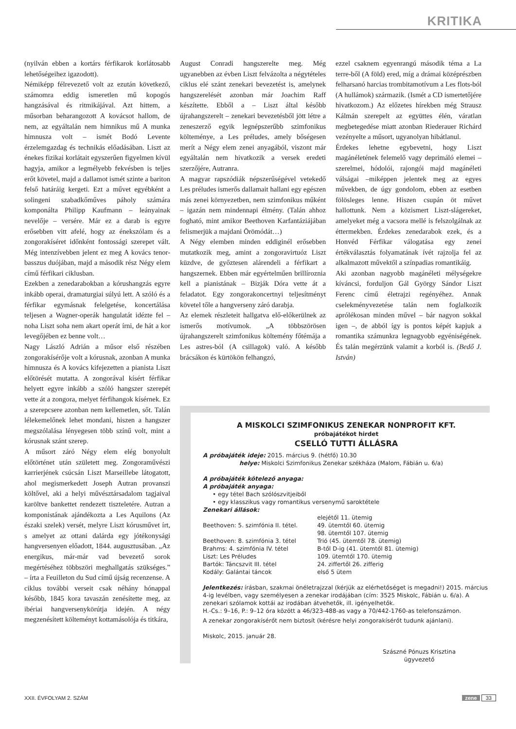KRITIKA
(nyilván ebben a kortárs férfikarok korlátosabb lehetőségeihez igazodott).
Némiképp félrevezető volt az ezután következő, számomra eddig ismeretlen mű kopogós hangzásával és ritmikájával. Azt hittem, a műsorban beharangozott A kovácsot hallom, de nem, az egyáltalán nem himnikus mű A munka himnusza volt – ismét Bodó Levente érzelemgazdag és technikás előadásában. Liszt az énekes fizikai korlátait egyszerűen figyelmen kívül hagyja, amikor a legmélyebb fekvésben is teljes erőt követel, majd a dallamot ismét szinte a bariton felső határáig kergeti. Ezt a művet egyébként a solingeni szabadkőműves páholy számára komponálta Philipp Kaufmann – leányainak nevelője – versére. Már ez a darab is egyre erősebben vitt afelé, hogy az énekszólam és a zongorakíséret időnként fontossági szerepet vált. Még intenzívebben jelent ez meg A kovács tenor-basszus duójában, majd a második rész Négy elem című férfikari ciklusban.
Ezekben a zenedarabokban a kórushangzás egyre inkább operai, dramaturgiai súlyú lett. A szóló és a férfikar egymásnak felelgetése, koncertálása teljesen a Wagner-operák hangulatát idézte fel – noha Liszt soha nem akart operát írni, de hát a kor levegőjében ez benne volt…
Nagy László Adrián a műsor első részében zongorakísérője volt a kórusnak, azonban A munka himnusza és A kovács kifejezetten a pianista Liszt előtörését mutatta. A zongorával kísért férfikar helyett egyre inkább a szóló hangszer szerepét vette át a zongora, melyet férfihangok kísérnek. Ez a szerepcsere azonban nem kellemetlen, sőt. Talán lélekemelőnek lehet mondani, hiszen a hangszer megszólalása lényegesen több színű volt, mint a kórusnak szánt szerep.
A műsort záró Négy elem elég bonyolult előtörténet után született meg. Zongoraművészi karrierjének csúcsán Liszt Marseillebe látogatott, ahol megismerkedett Joseph Autran provanszi költővel, aki a helyi művésztársadalom tagjaival karöltve bankettet rendezett tiszteletére. Autran a komponistának ajándékozta a Les Aquilons (Az északi szelek) versét, melyre Liszt kórusművet írt, s amelyet az ottani dalárda egy jótékonysági hangversenyen előadott, 1844. augusztusában. „Az energikus, már-már vad bevezető sorok megértéséhez többszöri meghallgatás szükséges.” – írta a Feuilleton du Sud című újság recenzense. A ciklus további verseit csak néhány hónappal később, 1845 kora tavaszán zenésítette meg, az ibériai hangversenykörútja idején. A négy megzenésített költeményt kottamásolója és titkára,
August Conradi hangszerelte meg. Még ugyanebben az évben Liszt felvázolta a négytételes ciklus elé szánt zenekari bevezetést is, amelynek hangszerelését azonban már Joachim Raff készítette. Ebből a – Liszt által később újrahangszerelt – zenekari bevezetésből jött létre a zeneszerző egyik legnépszerűbb szimfonikus költeménye, a Les préludes, amely bőségesen merít a Négy elem zenei anyagából, viszont már egyáltalán nem hivatkozik a versek eredeti szerzőjére, Autranra.
A magyar rapszódiák népszerűségével vetekedő Les préludes ismerős dallamait hallani egy egészen más zenei környezetben, nem szimfonikus műként – igazán nem mindennapi élmény. (Talán ahhoz fogható, mint amikor Beethoven Karfantáziájában felismerjük a majdani Örömódát…)
A Négy elemben minden eddiginél erősebben mutatkozik meg, amint a zongoravirtuóz Liszt küzdve, de győztesen alárendeli a férfikart a hangszernek. Ebben már egyértelműen brillíroznia kell a pianistának – Bizják Dóra vette át a feladatot. Egy zongorakoncertnyi teljesítményt követel tőle a hangverseny záró darabja.
Az elemek részleteit hallgatva elő-előkerülnek az ismerős motívumok. „A többszörösen újrahangszerelt szimfonikus költemény főtémája a Les astres-ból (A csillagok) való. A később brácsákon és kürtökön felhangzó,
ezzel csaknem egyenrangú második téma a La terre-ből (A föld) ered, míg a drámai középrészben felharsanó harcias trombitamotívum a Les flots-ból (A hullámok) származik. (Ismét a CD ismertetőjére hivatkozom.) Az előzetes hírekben még Strausz Kálmán szerepelt az együttes élén, váratlan megbetegedése miatt azonban Riederauer Richárd vezényelte a műsort, ugyanolyan hibátlanul.
Érdekes lehetne egybevetni, hogy Liszt magánéletének felemelő vagy deprimáló elemei – szerelmei, hódolói, rajongói majd magánéleti válságai –miképpen jelentek meg az egyes művekben, de úgy gondolom, ebben az esetben fölösleges lenne. Hiszen csupán öt művet hallottunk. Nem a közismert Liszt-slágereket, amelyeket még a vacsora mellé is felszolgálnak az éttermekben. Érdekes zenedarabok ezek, és a Honvéd Férfikar válogatása egy zenei értékválasztás folyamatának ívét rajzolja fel az alkalmazott művektől a színpadias romantikáig.
Aki azonban nagyobb magánéleti mélységekre kíváncsi, forduljon Gál György Sándor Liszt Ferenc című életrajzi regényéhez. Annak cselekményvezetése talán nem foglalkozik aprólékosan minden művel – bár nagyon sokkal igen –, de abból így is pontos képét kapjuk a romantika számunkra legnagyobb egyéniségének. És talán megérzünk valamit a korból is. (Bedő J. István)
A MISKOLCI SZIMFONIKUS ZENEKAR NONPROFIT KFT.
próbajátékot hirdet
CSELLÓ TUTTI ÁLLÁSRA
A próbajáték ideje: 2015. március 9. (hétfő) 10.30
helye: Miskolci Szimfonikus Zenekar székháza (Malom, Fábián u. 6/a)
A próbajáték kötelező anyaga:
A próbajáték anyaga:
• egy tétel Bach szólószvitjeiből
• egy klasszikus vagy romantikus versenymű saroktétele
Zenekari állások:
| Beethoven: 5. szimfónia II. tétel. | elejétől 11. ütemig 49. ütemtől 60. ütemig 98. ütemtől 107. ütemig |
| Beethoven: 8. szimfónia 3. tétel | Trió (45. ütemtől 78. ütemig) |
| Brahms: 4. szimfónia IV. tétel | B-től D-ig (41. ütemtől 81. ütemig) |
| Liszt: Les Préludes | 109. ütemtől 170. ütemig |
| Bartók: Táncszvit III. tétel | 24. ziffertől 26. zifferig |
| Kodály: Galántai táncok | első 5 ütem |
Jelentkezés: írásban, szakmai önéletrajzzal (kérjük az elérhetőséget is megadni!) 2015. március 4-ig levélben, vagy személyesen a zenekar irodájában (cím: 3525 Miskolc, Fábián u. 6/a). A zenekari szólamok kottái az irodában átvehetők, ill. igényelhetők.
H.-Cs.: 9–16, P.: 9–12 óra között a 46/323-488-as vagy a 70/442-1760-as telefonszámon.
A zenekar zongorakísérőt nem biztosít (kérésre helyi zongorakísérőt tudunk ajánlani).
Miskolc, 2015. január 28.
Szászné Pónuzs Krisztina
ügyvezető
XXII. ÉVFOLYAM 2. SZÁM zene 33